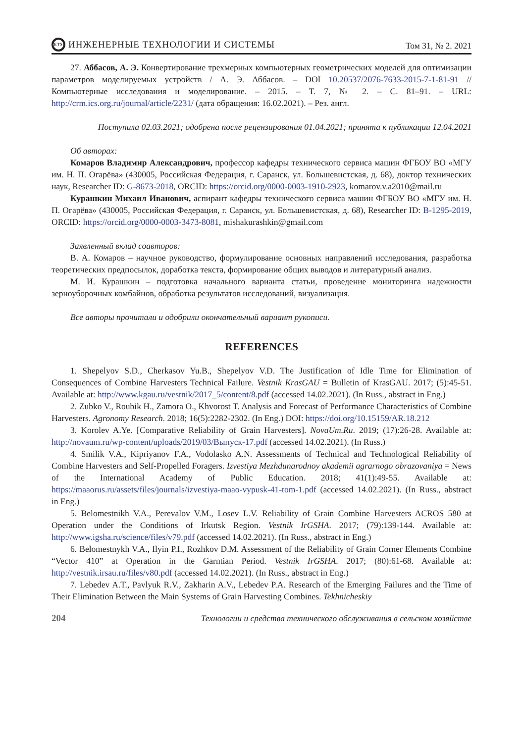ETS ИНЖЕНЕРНЫЕ ТЕХНОЛОГИИ И СИСТЕМЫ
Том 31, № 2. 2021
27. Аббасов, А. Э. Конвертирование трехмерных компьютерных геометрических моделей для оптимизации параметров моделируемых устройств / А. Э. Аббасов. – DOI 10.20537/2076-7633-2015-7-1-81-91 // Компьютерные исследования и моделирование. – 2015. – Т. 7, № 2. – С. 81–91. – URL: http://crm.ics.org.ru/journal/article/2231/ (дата обращения: 16.02.2021). – Рез. англ.
Поступила 02.03.2021; одобрена после рецензирования 01.04.2021; принята к публикации 12.04.2021
Об авторах:
Комаров Владимир Александрович, профессор кафедры технического сервиса машин ФГБОУ ВО «МГУ им. Н. П. Огарёва» (430005, Российская Федерация, г. Саранск, ул. Большевистская, д. 68), доктор технических наук, Researcher ID: G-8673-2018, ORCID: https://orcid.org/0000-0003-1910-2923, komarov.v.a2010@mail.ru
Курашкин Михаил Иванович, аспирант кафедры технического сервиса машин ФГБОУ ВО «МГУ им. Н. П. Огарёва» (430005, Российская Федерация, г. Саранск, ул. Большевистская, д. 68), Researcher ID: B-1295-2019, ORCID: https://orcid.org/0000-0003-3473-8081, mishakurashkin@gmail.com
Заявленный вклад соавторов:
В. А. Комаров – научное руководство, формулирование основных направлений исследования, разработка теоретических предпосылок, доработка текста, формирование общих выводов и литературный анализ.
М. И. Курашкин – подготовка начального варианта статьи, проведение мониторинга надежности зерноуборочных комбайнов, обработка результатов исследований, визуализация.
Все авторы прочитали и одобрили окончательный вариант рукописи.
REFERENCES
1. Shepelyov S.D., Cherkasov Yu.B., Shepelyov V.D. The Justification of Idle Time for Elimination of Consequences of Combine Harvesters Technical Failure. Vestnik KrasGAU = Bulletin of KrasGAU. 2017; (5):45-51. Available at: http://www.kgau.ru/vestnik/2017_5/content/8.pdf (accessed 14.02.2021). (In Russ., abstract in Eng.)
2. Zubko V., Roubik H., Zamora O., Khvorost T. Analysis and Forecast of Performance Characteristics of Combine Harvesters. Agronomy Research. 2018; 16(5):2282-2302. (In Eng.) DOI: https://doi.org/10.15159/AR.18.212
3. Korolev A.Ye. [Comparative Reliability of Grain Harvesters]. NovaUm.Ru. 2019; (17):26-28. Available at: http://novaum.ru/wp-content/uploads/2019/03/Выпуск-17.pdf (accessed 14.02.2021). (In Russ.)
4. Smilik V.A., Kipriyanov F.A., Vodolasko A.N. Assessments of Technical and Technological Reliability of Combine Harvesters and Self-Propelled Foragers. Izvestiya Mezhdunarodnoy akademii agrarnogo obrazovaniya = News of the International Academy of Public Education. 2018; 41(1):49-55. Available at: https://maaorus.ru/assets/files/journals/izvestiya-maao-vypusk-41-tom-1.pdf (accessed 14.02.2021). (In Russ., abstract in Eng.)
5. Belomestnikh V.A., Perevalov V.M., Losev L.V. Reliability of Grain Combine Harvesters ACROS 580 at Operation under the Conditions of Irkutsk Region. Vestnik IrGSHA. 2017; (79):139-144. Available at: http://www.igsha.ru/science/files/v79.pdf (accessed 14.02.2021). (In Russ., abstract in Eng.)
6. Belomestnykh V.A., Ilyin P.I., Rozhkov D.M. Assessment of the Reliability of Grain Corner Elements Combine “Vector 410” at Operation in the Garntian Period. Vestnik IrGSHA. 2017; (80):61-68. Available at: http://vestnik.irsau.ru/files/v80.pdf (accessed 14.02.2021). (In Russ., abstract in Eng.)
7. Lebedev A.T., Pavlyuk R.V., Zakharin A.V., Lebedev P.A. Research of the Emerging Failures and the Time of Their Elimination Between the Main Systems of Grain Harvesting Combines. Tekhnicheskiy
204 Технологии и средства технического обслуживания в сельском хозяйстве